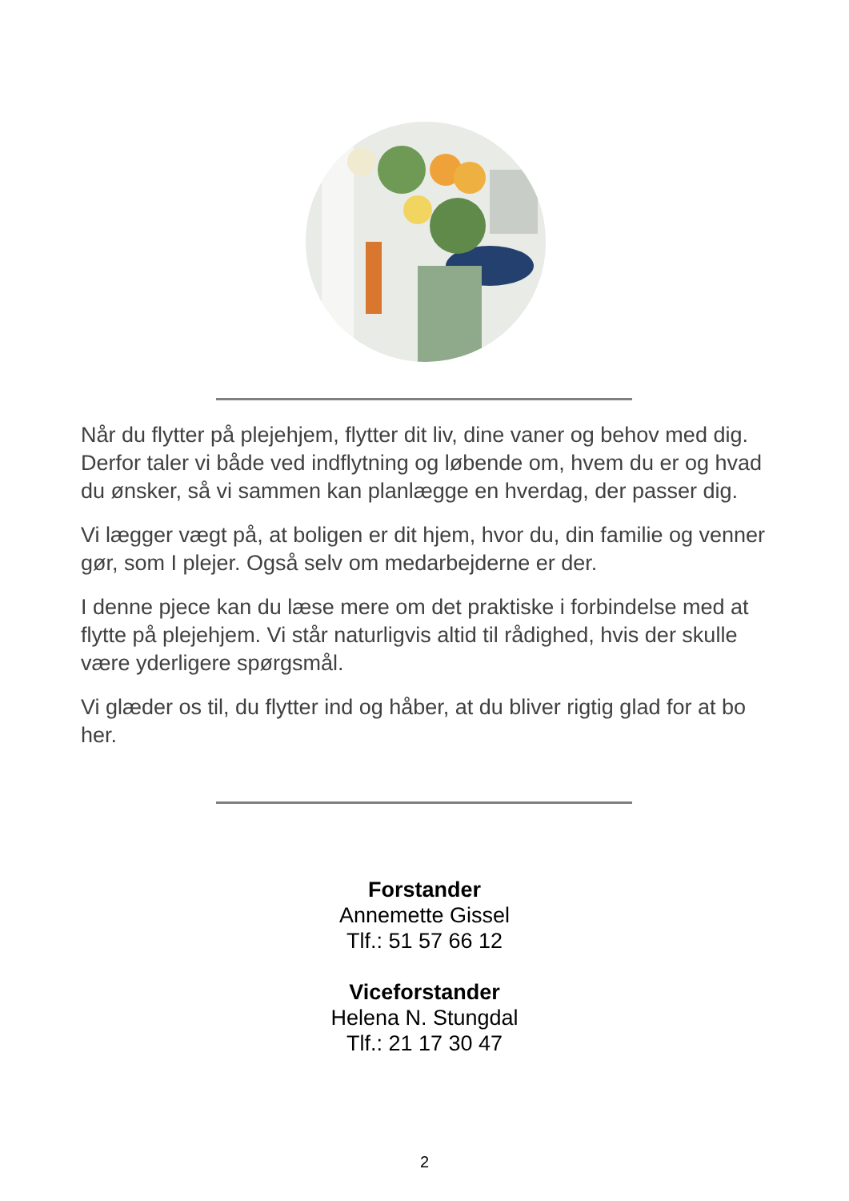Når du flytter på plejehjem, flytter dit liv, dine vaner og behov med dig. Derfor taler vi både ved indflytning og løbende om, hvem du er og hvad du ønsker, så vi sammen kan planlægge en hverdag, der passer dig.
Vi lægger vægt på, at boligen er dit hjem, hvor du, din familie og venner gør, som I plejer. Også selv om medarbejderne er der.
I denne pjece kan du læse mere om det praktiske i forbindelse med at flytte på plejehjem. Vi står naturligvis altid til rådighed, hvis der skulle være yderligere spørgsmål.
Vi glæder os til, du flytter ind og håber, at du bliver rigtig glad for at bo her.
Forstander
Annemette Gissel
Tlf.: 51 57 66 12
Viceforstander
Helena N. Stungdal
Tlf.: 21 17 30 47
2